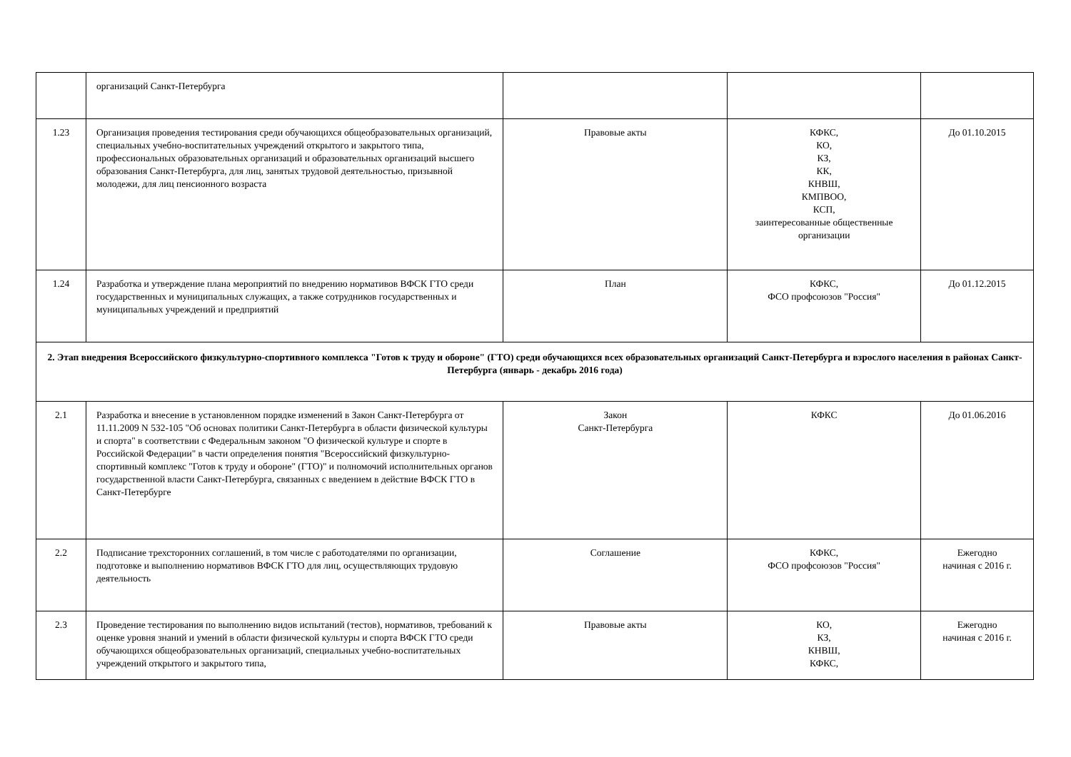| | организаций Санкт-Петербурга | | | |
| 1.23 | Организация проведения тестирования среди обучающихся общеобразовательных организаций, специальных учебно-воспитательных учреждений открытого и закрытого типа, профессиональных образовательных организаций и образовательных организаций высшего образования Санкт-Петербурга, для лиц, занятых трудовой деятельностью, призывной молодежи, для лиц пенсионного возраста | Правовые акты | КФКС, КО, КЗ, КК, КНВШ, КМПВОО, КСП, заинтересованные общественные организации | До 01.10.2015 |
| 1.24 | Разработка и утверждение плана мероприятий по внедрению нормативов ВФСК ГТО среди государственных и муниципальных служащих, а также сотрудников государственных и муниципальных учреждений и предприятий | План | КФКС, ФСО профсоюзов "Россия" | До 01.12.2015 |
| 2. Этап внедрения Всероссийского физкультурно-спортивного комплекса "Готов к труду и обороне" (ГТО) среди обучающихся всех образовательных организаций Санкт-Петербурга и взрослого населения в районах Санкт-Петербурга (январь - декабрь 2016 года) | | | | |
| 2.1 | Разработка и внесение в установленном порядке изменений в Закон Санкт-Петербурга от 11.11.2009 N 532-105 "Об основах политики Санкт-Петербурга в области физической культуры и спорта" в соответствии с Федеральным законом "О физической культуре и спорте в Российской Федерации" в части определения понятия "Всероссийский физкультурно-спортивный комплекс "Готов к труду и обороне" (ГТО)" и полномочий исполнительных органов государственной власти Санкт-Петербурга, связанных с введением в действие ВФСК ГТО в Санкт-Петербурге | Закон Санкт-Петербурга | КФКС | До 01.06.2016 |
| 2.2 | Подписание трехсторонних соглашений, в том числе с работодателями по организации, подготовке и выполнению нормативов ВФСК ГТО для лиц, осуществляющих трудовую деятельность | Соглашение | КФКС, ФСО профсоюзов "Россия" | Ежегодно начиная с 2016 г. |
| 2.3 | Проведение тестирования по выполнению видов испытаний (тестов), нормативов, требований к оценке уровня знаний и умений в области физической культуры и спорта ВФСК ГТО среди обучающихся общеобразовательных организаций, специальных учебно-воспитательных учреждений открытого и закрытого типа, | Правовые акты | КО, КЗ, КНВШ, КФКС, | Ежегодно начиная с 2016 г. |